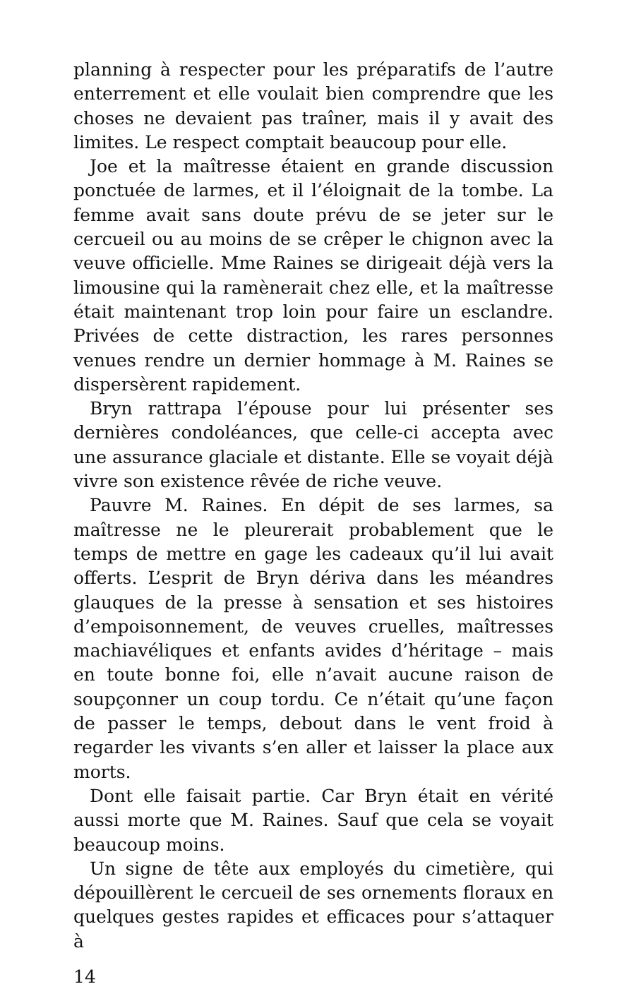planning à respecter pour les préparatifs de l’autre enterrement et elle voulait bien comprendre que les choses ne devaient pas traîner, mais il y avait des limites. Le respect comptait beaucoup pour elle.
Joe et la maîtresse étaient en grande discussion ponctuée de larmes, et il l’éloignait de la tombe. La femme avait sans doute prévu de se jeter sur le cercueil ou au moins de se crêper le chignon avec la veuve officielle. Mme Raines se dirigeait déjà vers la limousine qui la ramènerait chez elle, et la maîtresse était maintenant trop loin pour faire un esclandre. Privées de cette distraction, les rares personnes venues rendre un dernier hommage à M. Raines se dispersèrent rapidement.
Bryn rattrapa l’épouse pour lui présenter ses dernières condoléances, que celle-ci accepta avec une assurance glaciale et distante. Elle se voyait déjà vivre son existence rêvée de riche veuve.
Pauvre M. Raines. En dépit de ses larmes, sa maîtresse ne le pleurerait probablement que le temps de mettre en gage les cadeaux qu’il lui avait offerts. L’esprit de Bryn dériva dans les méandres glauques de la presse à sensation et ses histoires d’empoisonnement, de veuves cruelles, maîtresses machiavéliques et enfants avides d’héritage – mais en toute bonne foi, elle n’avait aucune raison de soupçonner un coup tordu. Ce n’était qu’une façon de passer le temps, debout dans le vent froid à regarder les vivants s’en aller et laisser la place aux morts.
Dont elle faisait partie. Car Bryn était en vérité aussi morte que M. Raines. Sauf que cela se voyait beaucoup moins.
Un signe de tête aux employés du cimetière, qui dépouillèrent le cercueil de ses ornements floraux en quelques gestes rapides et efficaces pour s’attaquer à
14